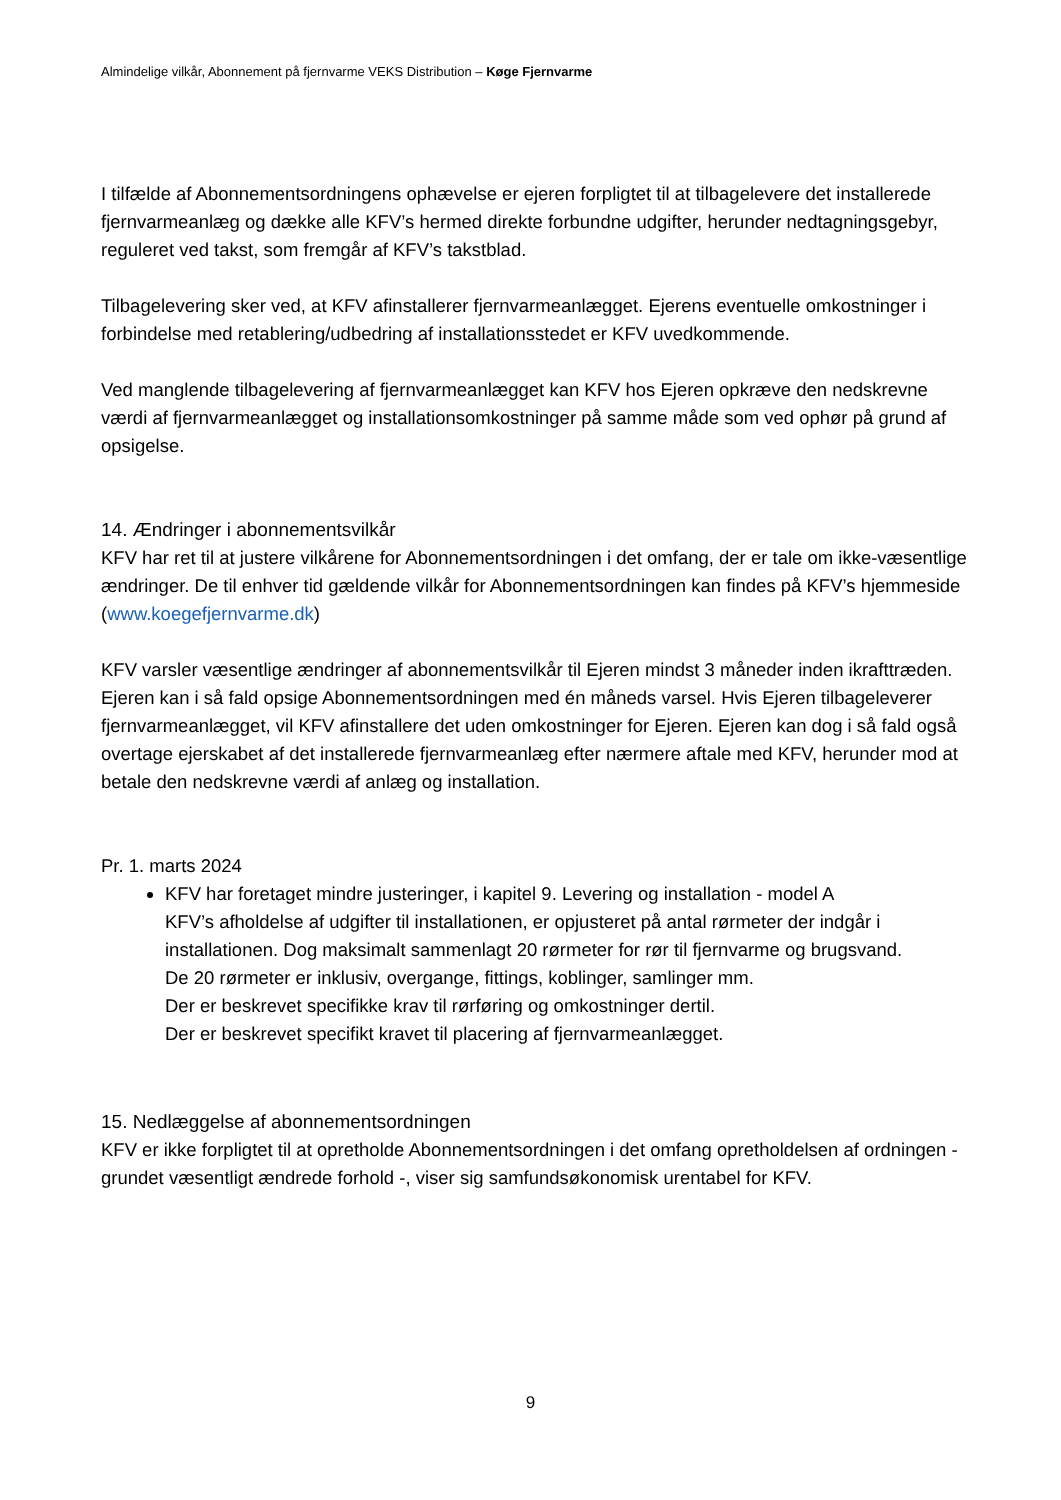Almindelige vilkår, Abonnement på fjernvarme VEKS Distribution – Køge Fjernvarme
I tilfælde af Abonnementsordningens ophævelse er ejeren forpligtet til at tilbagelevere det installerede fjernvarmeanlæg og dække alle KFV’s hermed direkte forbundne udgifter, herunder nedtagningsgebyr, reguleret ved takst, som fremgår af KFV’s takstblad.
Tilbagelevering sker ved, at KFV afinstallerer fjernvarmeanlægget. Ejerens eventuelle omkostninger i forbindelse med retablering/udbedring af installationsstedet er KFV uvedkommende.
Ved manglende tilbagelevering af fjernvarmeanlægget kan KFV hos Ejeren opkræve den nedskrevne værdi af fjernvarmeanlægget og installationsomkostninger på samme måde som ved ophør på grund af opsigelse.
14. Ændringer i abonnementsvilkår
KFV har ret til at justere vilkårene for Abonnementsordningen i det omfang, der er tale om ikke-væsentlige ændringer. De til enhver tid gældende vilkår for Abonnementsordningen kan findes på KFV’s hjemmeside (www.koegefjernvarme.dk)
KFV varsler væsentlige ændringer af abonnementsvilkår til Ejeren mindst 3 måneder inden ikrafttræden. Ejeren kan i så fald opsige Abonnementsordningen med én måneds varsel. Hvis Ejeren tilbageleverer fjernvarmeanlægget, vil KFV afinstallere det uden omkostninger for Ejeren. Ejeren kan dog i så fald også overtage ejerskabet af det installerede fjernvarmeanlæg efter nærmere aftale med KFV, herunder mod at betale den nedskrevne værdi af anlæg og installation.
Pr. 1. marts 2024
KFV har foretaget mindre justeringer, i kapitel 9. Levering og installation - model A
KFV’s afholdelse af udgifter til installationen, er opjusteret på antal rørmeter der indgår i installationen. Dog maksimalt sammenlagt 20 rørmeter for rør til fjernvarme og brugsvand.
De 20 rørmeter er inklusiv, overgange, fittings, koblinger, samlinger mm.
Der er beskrevet specifikke krav til rørføring og omkostninger dertil.
Der er beskrevet specifikt kravet til placering af fjernvarmeanlægget.
15. Nedlæggelse af abonnementsordningen
KFV er ikke forpligtet til at opretholde Abonnementsordningen i det omfang opretholdelsen af ordningen - grundet væsentligt ændrede forhold -, viser sig samfundsøkonomisk urentabel for KFV.
9